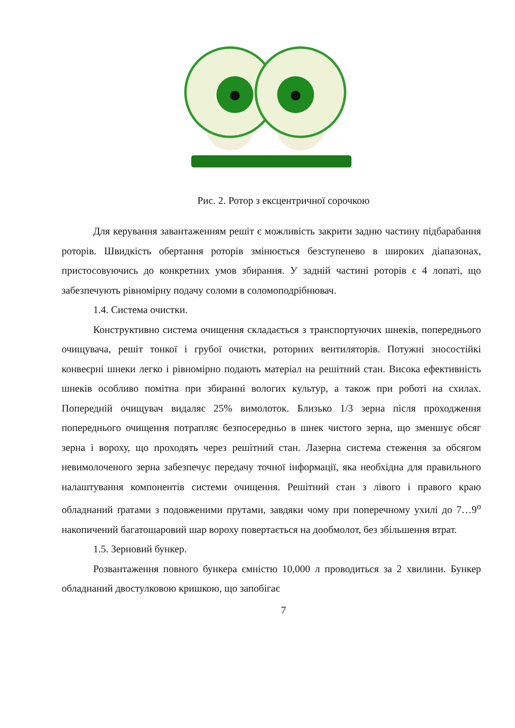Рис. 2. Ротор з ексцентричної сорочкою
Для керування завантаженням решіт є можливість закрити задню частину підбарабання роторів. Швидкість обертання роторів змінюється безступенево в широких діапазонах, пристосовуючись до конкретних умов збирання. У задній частині роторів є 4 лопаті, що забезпечують рівномірну подачу соломи в соломоподрібнювач.
1.4. Система очистки.
Конструктивно система очищення складається з транспортуючих шнеків, попереднього очищувача, решіт тонкої і грубої очистки, роторних вентиляторів. Потужні зносостійкі конвеєрні шнеки легко і рівномірно подають матеріал на решітний стан. Висока ефективність шнеків особливо помітна при збиранні вологих культур, а також при роботі на схилах. Попередній очищувач видаляє 25% вимолоток. Близько 1/3 зерна після проходження попереднього очищення потрапляє безпосередньо в шнек чистого зерна, що зменшує обсяг зерна і вороху, що проходять через решітний стан. Лазерна система стеження за обсягом невимолоченого зерна забезпечує передачу точної інформації, яка необхідна для правильного налаштування компонентів системи очищення. Решітний стан з лівого і правого краю обладнаний ґратами з подовженими прутами, завдяки чому при поперечному ухилі до 7…9<sup>o</sup> накопичений багатошаровий шар вороху повертається на дообмолот, без збільшення втрат.
1.5. Зерновий бункер.
Розвантаження повного бункера ємністю 10,000 л проводиться за 2 хвилини. Бункер обладнаний двостулковою кришкою, що запобігає
7